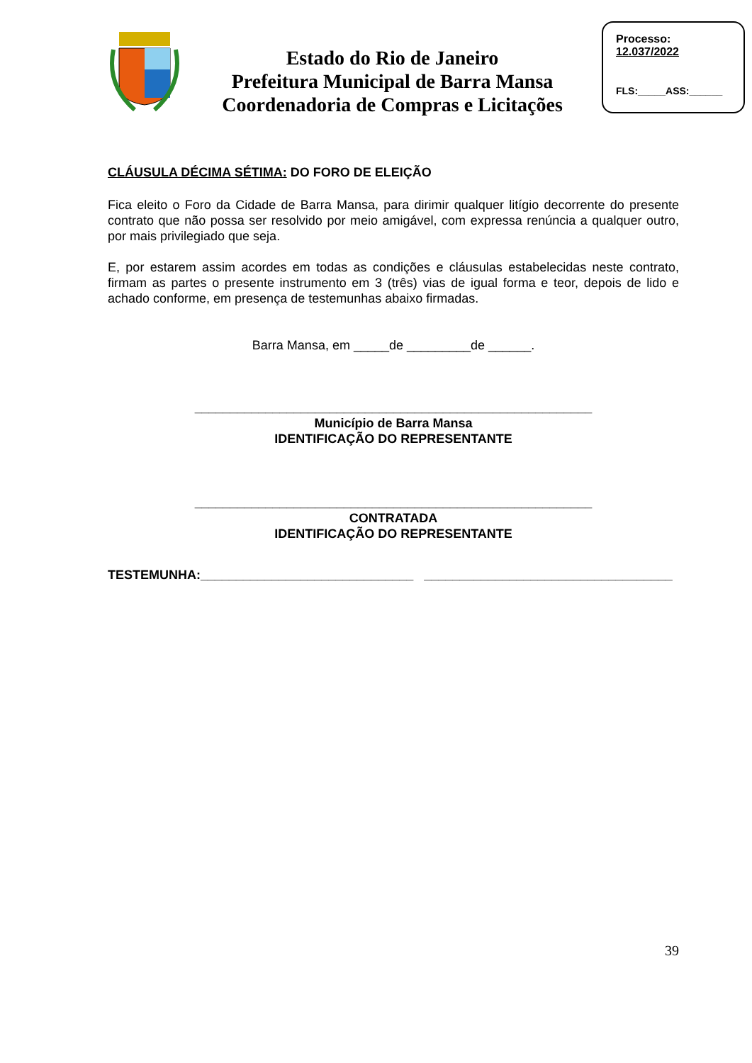Estado do Rio de Janeiro
Prefeitura Municipal de Barra Mansa
Coordenadoria de Compras e Licitações
Processo:
12.037/2022
FLS:_____ASS:______
CLÁUSULA DÉCIMA SÉTIMA: DO FORO DE ELEIÇÃO
Fica eleito o Foro da Cidade de Barra Mansa, para dirimir qualquer litígio decorrente do presente contrato que não possa ser resolvido por meio amigável, com expressa renúncia a qualquer outro, por mais privilegiado que seja.
E, por estarem assim acordes em todas as condições e cláusulas estabelecidas neste contrato, firmam as partes o presente instrumento em 3 (três) vias de igual forma e teor, depois de lido e achado conforme, em presença de testemunhas abaixo firmadas.
Barra Mansa, em _____de _________de ______.
________________________________________________________
Município de Barra Mansa
IDENTIFICAÇÃO DO REPRESENTANTE
________________________________________________________
CONTRATADA
IDENTIFICAÇÃO DO REPRESENTANTE
TESTEMUNHA:______________________________ ___________________________________
39